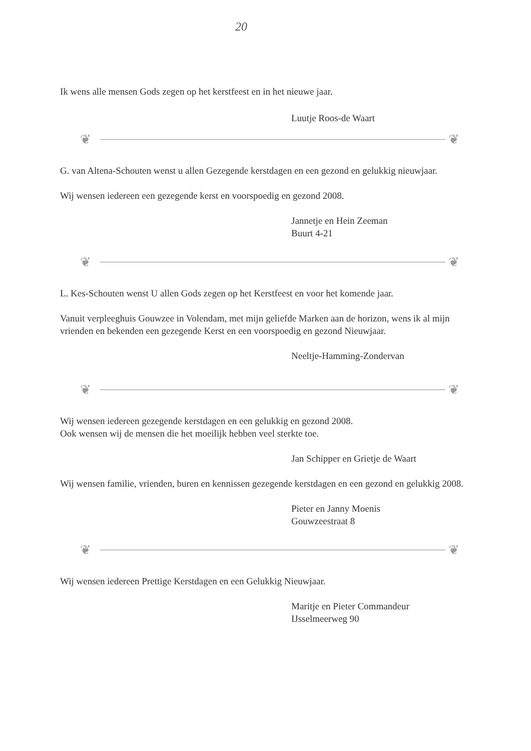20
Ik wens alle mensen Gods zegen op het kerstfeest en in het nieuwe jaar.
Luutje Roos-de Waart
❦ ❦
G. van Altena-Schouten wenst u allen Gezegende kerstdagen en een gezond en gelukkig nieuwjaar.
Wij wensen iedereen een gezegende kerst en voorspoedig en gezond 2008.
Jannetje en Hein Zeeman
Buurt 4-21
❦ ❦
L. Kes-Schouten wenst U allen Gods zegen op het Kerstfeest en voor het komende jaar.
Vanuit verpleeghuis Gouwzee in Volendam, met mijn geliefde Marken aan de horizon, wens ik al mijn vrienden en bekenden een gezegende Kerst en een voorspoedig en gezond Nieuwjaar.
Neeltje-Hamming-Zondervan
❦ ❦
Wij wensen iedereen gezegende kerstdagen en een gelukkig en gezond 2008.
Ook wensen wij de mensen die het moeilijk hebben veel sterkte toe.
Jan Schipper en Grietje de Waart
Wij wensen familie, vrienden, buren en kennissen gezegende kerstdagen en een gezond en gelukkig 2008.
Pieter en Janny Moenis
Gouwzeestraat 8
❦ ❦
Wij wensen iedereen Prettige Kerstdagen en een Gelukkig Nieuwjaar.
Maritje en Pieter Commandeur
IJsselmeerweg 90